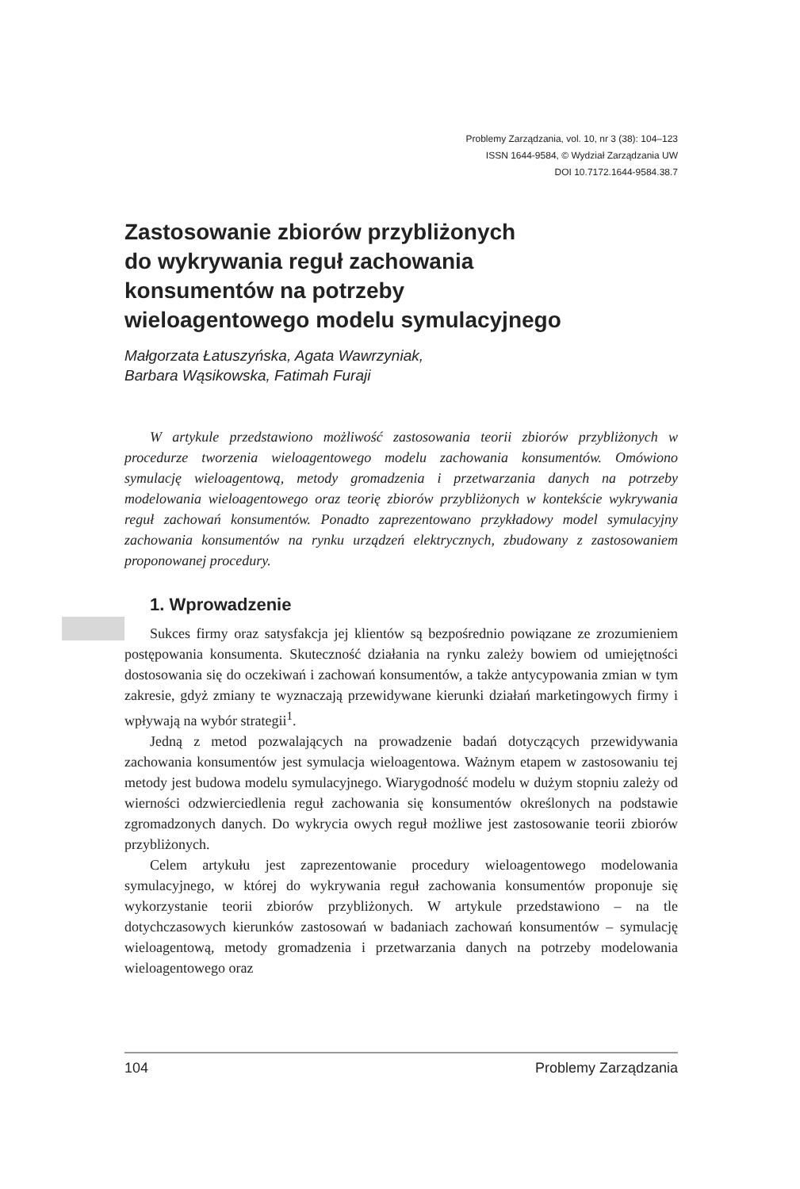Problemy Zarządzania, vol. 10, nr 3 (38): 104–123
ISSN 1644-9584, © Wydział Zarządzania UW
DOI 10.7172.1644-9584.38.7
Zastosowanie zbiorów przybliżonych
do wykrywania reguł zachowania
konsumentów na potrzeby
wieloagentowego modelu symulacyjnego
Małgorzata Łatuszyńska, Agata Wawrzyniak,
Barbara Wąsikowska, Fatimah Furaji
W artykule przedstawiono możliwość zastosowania teorii zbiorów przybliżonych w procedurze tworzenia wieloagentowego modelu zachowania konsumentów. Omówiono symulację wieloagentową, metody gromadzenia i przetwarzania danych na potrzeby modelowania wieloagentowego oraz teorię zbiorów przybliżonych w kontekście wykrywania reguł zachowań konsumentów. Ponadto zaprezentowano przykładowy model symulacyjny zachowania konsumentów na rynku urządzeń elektrycznych, zbudowany z zastosowaniem proponowanej procedury.
1. Wprowadzenie
Sukces firmy oraz satysfakcja jej klientów są bezpośrednio powiązane ze zrozumieniem postępowania konsumenta. Skuteczność działania na rynku zależy bowiem od umiejętności dostosowania się do oczekiwań i zachowań konsumentów, a także antycypowania zmian w tym zakresie, gdyż zmiany te wyznaczają przewidywane kierunki działań marketingowych firmy i wpływają na wybór strategii<sup>1</sup>.
Jedną z metod pozwalających na prowadzenie badań dotyczących przewidywania zachowania konsumentów jest symulacja wieloagentowa. Ważnym etapem w zastosowaniu tej metody jest budowa modelu symulacyjnego. Wiarygodność modelu w dużym stopniu zależy od wierności odzwierciedlenia reguł zachowania się konsumentów określonych na podstawie zgromadzonych danych. Do wykrycia owych reguł możliwe jest zastosowanie teorii zbiorów przybliżonych.
Celem artykułu jest zaprezentowanie procedury wieloagentowego modelowania symulacyjnego, w której do wykrywania reguł zachowania konsumentów proponuje się wykorzystanie teorii zbiorów przybliżonych. W artykule przedstawiono – na tle dotychczasowych kierunków zastosowań w badaniach zachowań konsumentów – symulację wieloagentową, metody gromadzenia i przetwarzania danych na potrzeby modelowania wieloagentowego oraz
104 Problemy Zarządzania